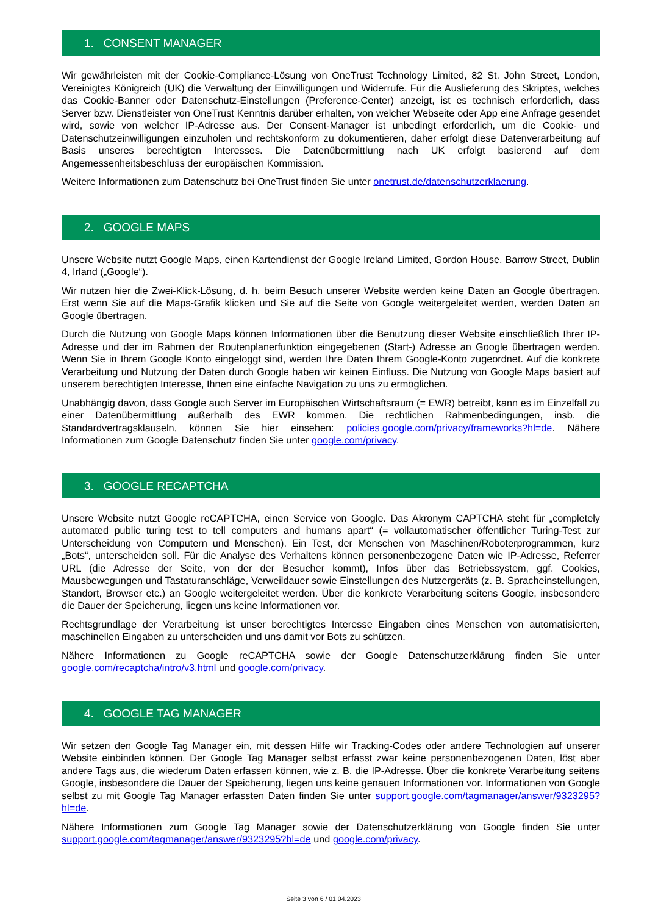1. CONSENT MANAGER
Wir gewährleisten mit der Cookie-Compliance-Lösung von OneTrust Technology Limited, 82 St. John Street, London, Vereinigtes Königreich (UK) die Verwaltung der Einwilligungen und Widerrufe. Für die Auslieferung des Skriptes, welches das Cookie-Banner oder Datenschutz-Einstellungen (Preference-Center) anzeigt, ist es technisch erforderlich, dass Server bzw. Dienstleister von OneTrust Kenntnis darüber erhalten, von welcher Webseite oder App eine Anfrage gesendet wird, sowie von welcher IP-Adresse aus. Der Consent-Manager ist unbedingt erforderlich, um die Cookie- und Datenschutzeinwilligungen einzuholen und rechtskonform zu dokumentieren, daher erfolgt diese Datenverarbeitung auf Basis unseres berechtigten Interesses. Die Datenübermittlung nach UK erfolgt basierend auf dem Angemessenheitsbeschluss der europäischen Kommission.
Weitere Informationen zum Datenschutz bei OneTrust finden Sie unter onetrust.de/datenschutzerklaerung.
2. GOOGLE MAPS
Unsere Website nutzt Google Maps, einen Kartendienst der Google Ireland Limited, Gordon House, Barrow Street, Dublin 4, Irland („Google“).
Wir nutzen hier die Zwei-Klick-Lösung, d. h. beim Besuch unserer Website werden keine Daten an Google übertragen. Erst wenn Sie auf die Maps-Grafik klicken und Sie auf die Seite von Google weitergeleitet werden, werden Daten an Google übertragen.
Durch die Nutzung von Google Maps können Informationen über die Benutzung dieser Website einschließlich Ihrer IP-Adresse und der im Rahmen der Routenplanerfunktion eingegebenen (Start-) Adresse an Google übertragen werden. Wenn Sie in Ihrem Google Konto eingeloggt sind, werden Ihre Daten Ihrem Google-Konto zugeordnet. Auf die konkrete Verarbeitung und Nutzung der Daten durch Google haben wir keinen Einfluss. Die Nutzung von Google Maps basiert auf unserem berechtigten Interesse, Ihnen eine einfache Navigation zu uns zu ermöglichen.
Unabhängig davon, dass Google auch Server im Europäischen Wirtschaftsraum (= EWR) betreibt, kann es im Einzelfall zu einer Datenübermittlung außerhalb des EWR kommen. Die rechtlichen Rahmenbedingungen, insb. die Standardvertragsklauseln, können Sie hier einsehen: policies.google.com/privacy/frameworks?hl=de. Nähere Informationen zum Google Datenschutz finden Sie unter google.com/privacy.
3. GOOGLE RECAPTCHA
Unsere Website nutzt Google reCAPTCHA, einen Service von Google. Das Akronym CAPTCHA steht für „completely automated public turing test to tell computers and humans apart“ (= vollautomatischer öffentlicher Turing-Test zur Unterscheidung von Computern und Menschen). Ein Test, der Menschen von Maschinen/Roboterprogrammen, kurz „Bots“, unterscheiden soll. Für die Analyse des Verhaltens können personenbezogene Daten wie IP-Adresse, Referrer URL (die Adresse der Seite, von der der Besucher kommt), Infos über das Betriebssystem, ggf. Cookies, Mausbewegungen und Tastaturanschläge, Verweildauer sowie Einstellungen des Nutzergeräts (z. B. Spracheinstellungen, Standort, Browser etc.) an Google weitergeleitet werden. Über die konkrete Verarbeitung seitens Google, insbesondere die Dauer der Speicherung, liegen uns keine Informationen vor.
Rechtsgrundlage der Verarbeitung ist unser berechtigtes Interesse Eingaben eines Menschen von automatisierten, maschinellen Eingaben zu unterscheiden und uns damit vor Bots zu schützen.
Nähere Informationen zu Google reCAPTCHA sowie der Google Datenschutzerklärung finden Sie unter google.com/recaptcha/intro/v3.html und google.com/privacy.
4. GOOGLE TAG MANAGER
Wir setzen den Google Tag Manager ein, mit dessen Hilfe wir Tracking-Codes oder andere Technologien auf unserer Website einbinden können. Der Google Tag Manager selbst erfasst zwar keine personenbezogenen Daten, löst aber andere Tags aus, die wiederum Daten erfassen können, wie z. B. die IP-Adresse. Über die konkrete Verarbeitung seitens Google, insbesondere die Dauer der Speicherung, liegen uns keine genauen Informationen vor. Informationen von Google selbst zu mit Google Tag Manager erfassten Daten finden Sie unter support.google.com/tagmanager/answer/9323295?hl=de.
Nähere Informationen zum Google Tag Manager sowie der Datenschutzerklärung von Google finden Sie unter support.google.com/tagmanager/answer/9323295?hl=de und google.com/privacy.
Seite 3 von 6 / 01.04.2023